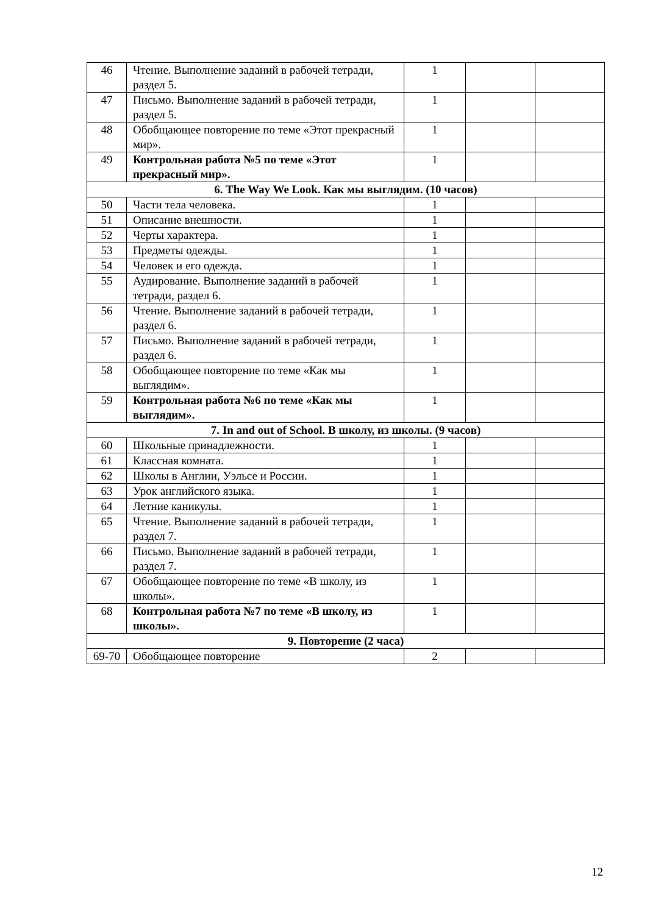| 46 | Чтение. Выполнение заданий в рабочей тетради, раздел 5. | 1 | | |
| 47 | Письмо. Выполнение заданий в рабочей тетради, раздел 5. | 1 | | |
| 48 | Обобщающее повторение по теме «Этот прекрасный мир». | 1 | | |
| 49 | Контрольная работа №5 по теме «Этот прекрасный мир». | 1 | | |
| 6. The Way We Look. Как мы выглядим. (10 часов) | | | | |
| 50 | Части тела человека. | 1 | | |
| 51 | Описание внешности. | 1 | | |
| 52 | Черты характера. | 1 | | |
| 53 | Предметы одежды. | 1 | | |
| 54 | Человек и его одежда. | 1 | | |
| 55 | Аудирование. Выполнение заданий в рабочей тетради, раздел 6. | 1 | | |
| 56 | Чтение. Выполнение заданий в рабочей тетради, раздел 6. | 1 | | |
| 57 | Письмо. Выполнение заданий в рабочей тетради, раздел 6. | 1 | | |
| 58 | Обобщающее повторение по теме «Как мы выглядим». | 1 | | |
| 59 | Контрольная работа №6 по теме «Как мы выглядим». | 1 | | |
| 7. In and out of School. В школу, из школы. (9 часов) | | | | |
| 60 | Школьные принадлежности. | 1 | | |
| 61 | Классная комната. | 1 | | |
| 62 | Школы в Англии, Уэльсе и России. | 1 | | |
| 63 | Урок английского языка. | 1 | | |
| 64 | Летние каникулы. | 1 | | |
| 65 | Чтение. Выполнение заданий в рабочей тетради, раздел 7. | 1 | | |
| 66 | Письмо. Выполнение заданий в рабочей тетради, раздел 7. | 1 | | |
| 67 | Обобщающее повторение по теме «В школу, из школы». | 1 | | |
| 68 | Контрольная работа №7 по теме «В школу, из школы». | 1 | | |
| 9. Повторение (2 часа) | | | | |
| 69-70 | Обобщающее повторение | 2 | | |
12